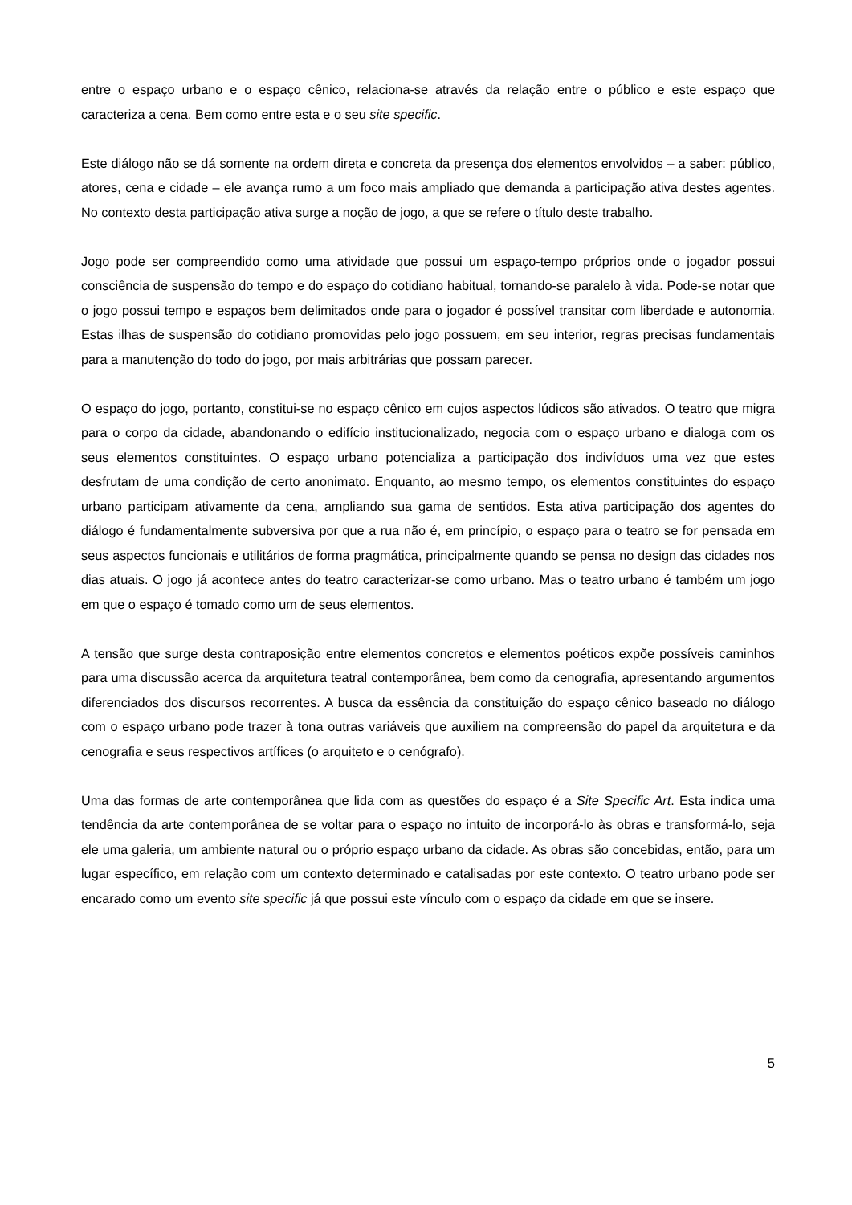entre o espaço urbano e o espaço cênico, relaciona-se através da relação entre o público e este espaço que caracteriza a cena. Bem como entre esta e o seu site specific.
Este diálogo não se dá somente na ordem direta e concreta da presença dos elementos envolvidos – a saber: público, atores, cena e cidade – ele avança rumo a um foco mais ampliado que demanda a participação ativa destes agentes. No contexto desta participação ativa surge a noção de jogo, a que se refere o título deste trabalho.
Jogo pode ser compreendido como uma atividade que possui um espaço-tempo próprios onde o jogador possui consciência de suspensão do tempo e do espaço do cotidiano habitual, tornando-se paralelo à vida. Pode-se notar que o jogo possui tempo e espaços bem delimitados onde para o jogador é possível transitar com liberdade e autonomia. Estas ilhas de suspensão do cotidiano promovidas pelo jogo possuem, em seu interior, regras precisas fundamentais para a manutenção do todo do jogo, por mais arbitrárias que possam parecer.
O espaço do jogo, portanto, constitui-se no espaço cênico em cujos aspectos lúdicos são ativados. O teatro que migra para o corpo da cidade, abandonando o edifício institucionalizado, negocia com o espaço urbano e dialoga com os seus elementos constituintes. O espaço urbano potencializa a participação dos indivíduos uma vez que estes desfrutam de uma condição de certo anonimato. Enquanto, ao mesmo tempo, os elementos constituintes do espaço urbano participam ativamente da cena, ampliando sua gama de sentidos. Esta ativa participação dos agentes do diálogo é fundamentalmente subversiva por que a rua não é, em princípio, o espaço para o teatro se for pensada em seus aspectos funcionais e utilitários de forma pragmática, principalmente quando se pensa no design das cidades nos dias atuais. O jogo já acontece antes do teatro caracterizar-se como urbano. Mas o teatro urbano é também um jogo em que o espaço é tomado como um de seus elementos.
A tensão que surge desta contraposição entre elementos concretos e elementos poéticos expõe possíveis caminhos para uma discussão acerca da arquitetura teatral contemporânea, bem como da cenografia, apresentando argumentos diferenciados dos discursos recorrentes. A busca da essência da constituição do espaço cênico baseado no diálogo com o espaço urbano pode trazer à tona outras variáveis que auxiliem na compreensão do papel da arquitetura e da cenografia e seus respectivos artífices (o arquiteto e o cenógrafo).
Uma das formas de arte contemporânea que lida com as questões do espaço é a Site Specific Art. Esta indica uma tendência da arte contemporânea de se voltar para o espaço no intuito de incorporá-lo às obras e transformá-lo, seja ele uma galeria, um ambiente natural ou o próprio espaço urbano da cidade. As obras são concebidas, então, para um lugar específico, em relação com um contexto determinado e catalisadas por este contexto. O teatro urbano pode ser encarado como um evento site specific já que possui este vínculo com o espaço da cidade em que se insere.
5